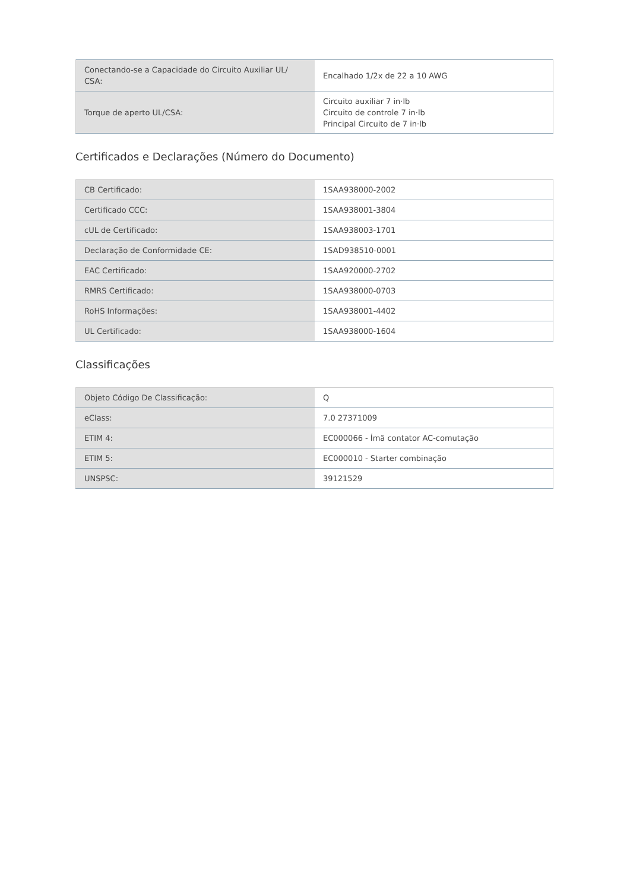| Conectando-se a Capacidade do Circuito Auxiliar UL/ CSA: | Encalhado 1/2x de 22 a 10 AWG |
| Torque de aperto UL/CSA: | Circuito auxiliar 7 in·lb Circuito de controle 7 in·lb Principal Circuito de 7 in·lb |
Certificados e Declarações (Número do Documento)
| CB Certificado: | 1SAA938000-2002 |
| Certificado CCC: | 1SAA938001-3804 |
| cUL de Certificado: | 1SAA938003-1701 |
| Declaração de Conformidade CE: | 1SAD938510-0001 |
| EAC Certificado: | 1SAA920000-2702 |
| RMRS Certificado: | 1SAA938000-0703 |
| RoHS Informações: | 1SAA938001-4402 |
| UL Certificado: | 1SAA938000-1604 |
Classificações
| Objeto Código De Classificação: | Q |
| eClass: | 7.0 27371009 |
| ETIM 4: | EC000066 - Ímã contator AC-comutação |
| ETIM 5: | EC000010 - Starter combinação |
| UNSPSC: | 39121529 |